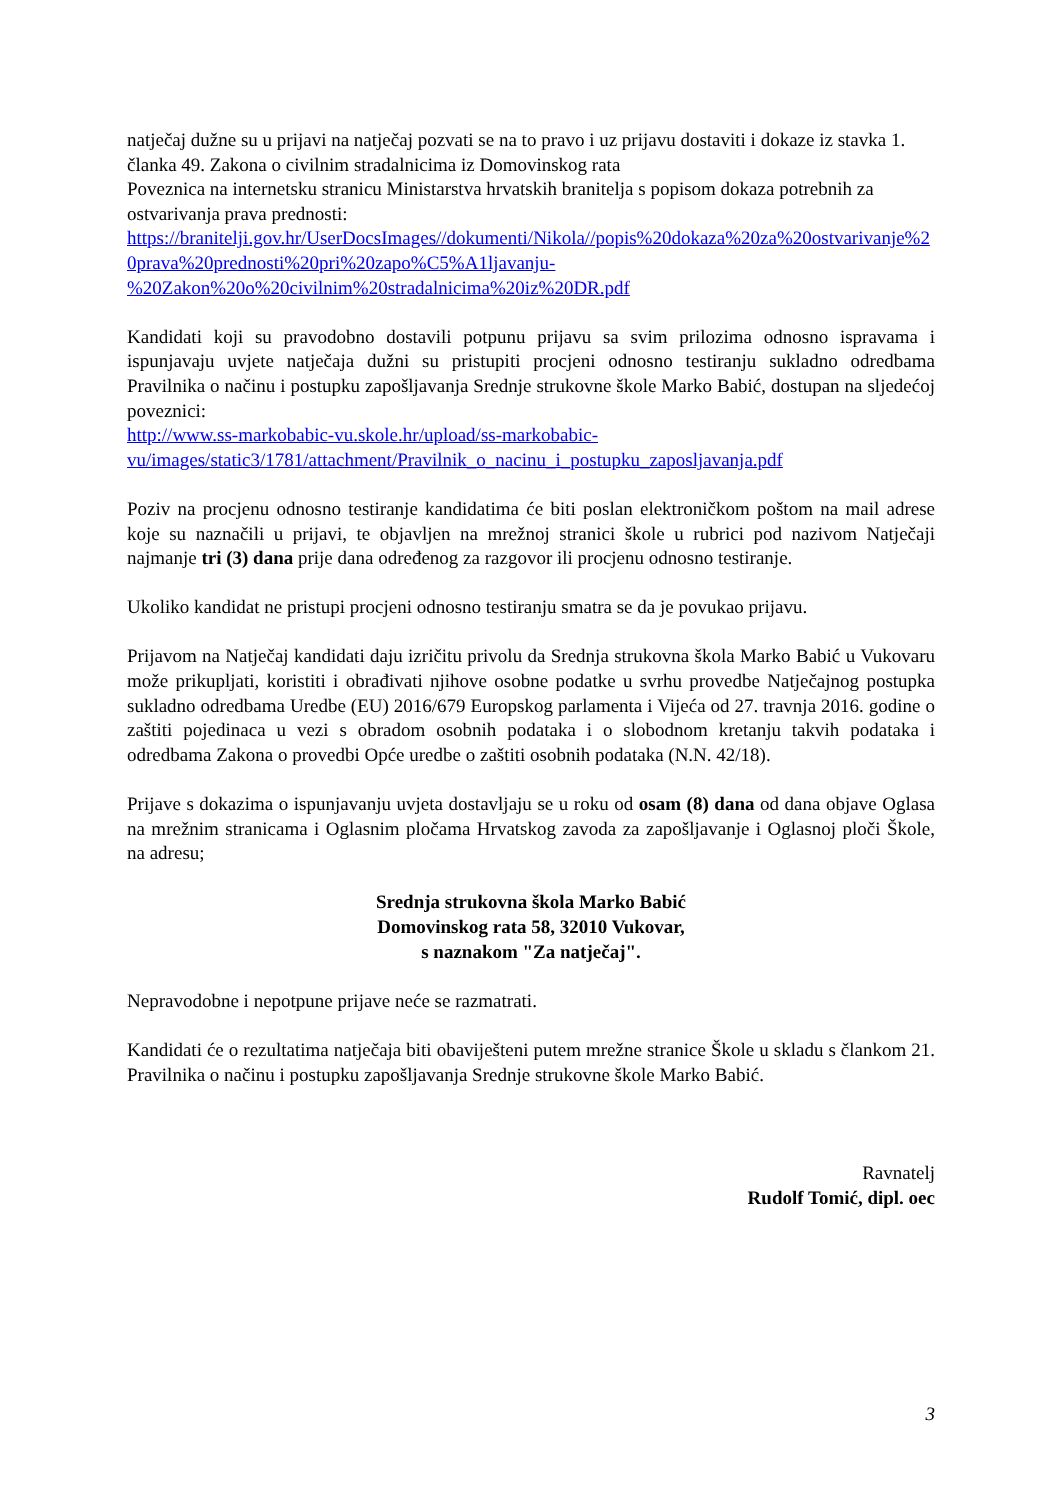natječaj dužne su u prijavi na natječaj pozvati se na to pravo i uz prijavu dostaviti i dokaze iz stavka 1. članka 49. Zakona o civilnim stradalnicima iz Domovinskog rata
Poveznica na internetsku stranicu Ministarstva hrvatskih branitelja s popisom dokaza potrebnih za ostvarivanja prava prednosti:
https://branitelji.gov.hr/UserDocsImages//dokumenti/Nikola//popis%20dokaza%20za%20ostvarivanje%20prava%20prednosti%20pri%20zapo%C5%A1ljavanju-
%20Zakon%20o%20civilnim%20stradalnicima%20iz%20DR.pdf
Kandidati koji su pravodobno dostavili potpunu prijavu sa svim prilozima odnosno ispravama i ispunjavaju uvjete natječaja dužni su pristupiti procjeni odnosno testiranju sukladno odredbama Pravilnika o načinu i postupku zapošljavanja Srednje strukovne škole Marko Babić, dostupan na sljedećoj poveznici:
http://www.ss-markobabic-vu.skole.hr/upload/ss-markobabic-
vu/images/static3/1781/attachment/Pravilnik_o_nacinu_i_postupku_zaposljavanja.pdf
Poziv na procjenu odnosno testiranje kandidatima će biti poslan elektroničkom poštom na mail adrese koje su naznačili u prijavi, te objavljen na mrežnoj stranici škole u rubrici pod nazivom Natječaji najmanje tri (3) dana prije dana određenog za razgovor ili procjenu odnosno testiranje.
Ukoliko kandidat ne pristupi procjeni odnosno testiranju smatra se da je povukao prijavu.
Prijavom na Natječaj kandidati daju izričitu privolu da Srednja strukovna škola Marko Babić u Vukovaru može prikupljati, koristiti i obrađivati njihove osobne podatke u svrhu provedbe Natječajnog postupka sukladno odredbama Uredbe (EU) 2016/679 Europskog parlamenta i Vijeća od 27. travnja 2016. godine o zaštiti pojedinaca u vezi s obradom osobnih podataka i o slobodnom kretanju takvih podataka i odredbama Zakona o provedbi Opće uredbe o zaštiti osobnih podataka (N.N. 42/18).
Prijave s dokazima o ispunjavanju uvjeta dostavljaju se u roku od osam (8) dana od dana objave Oglasa na mrežnim stranicama i Oglasnim pločama Hrvatskog zavoda za zapošljavanje i Oglasnoj ploči Škole, na adresu;
Srednja strukovna škola Marko Babić
Domovinskog rata 58, 32010 Vukovar,
s naznakom "Za natječaj".
Nepravodobne i nepotpune prijave neće se razmatrati.
Kandidati će o rezultatima natječaja biti obaviješteni putem mrežne stranice Škole u skladu s člankom 21. Pravilnika o načinu i postupku zapošljavanja Srednje strukovne škole Marko Babić.
Ravnatelj
Rudolf Tomić, dipl. oec
3